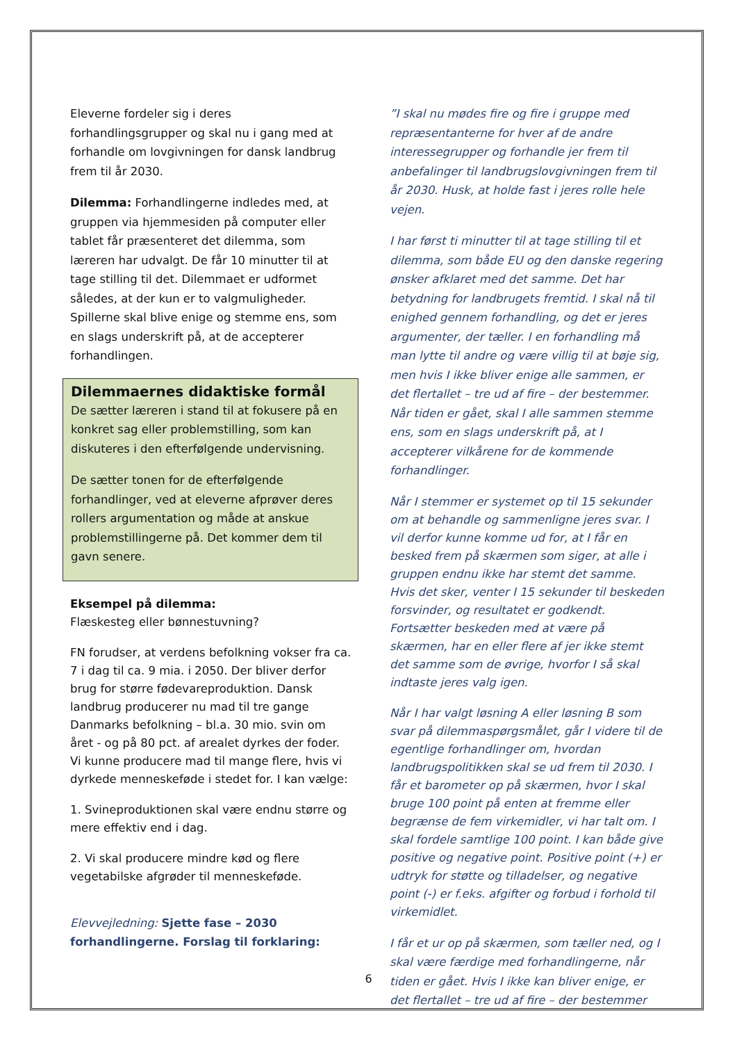Eleverne fordeler sig i deres forhandlingsgrupper og skal nu i gang med at forhandle om lovgivningen for dansk landbrug frem til år 2030.
Dilemma: Forhandlingerne indledes med, at gruppen via hjemmesiden på computer eller tablet får præsenteret det dilemma, som læreren har udvalgt. De får 10 minutter til at tage stilling til det. Dilemmaet er udformet således, at der kun er to valgmuligheder. Spillerne skal blive enige og stemme ens, som en slags underskrift på, at de accepterer forhandlingen.
Dilemmaernes didaktiske formål
De sætter læreren i stand til at fokusere på en konkret sag eller problemstilling, som kan diskuteres i den efterfølgende undervisning.
De sætter tonen for de efterfølgende forhandlinger, ved at eleverne afprøver deres rollers argumentation og måde at anskue problemstillingerne på. Det kommer dem til gavn senere.
Eksempel på dilemma:
Flæskesteg eller bønnestuvning?
FN forudser, at verdens befolkning vokser fra ca. 7 i dag til ca. 9 mia. i 2050. Der bliver derfor brug for større fødevareproduktion. Dansk landbrug producerer nu mad til tre gange Danmarks befolkning – bl.a. 30 mio. svin om året - og på 80 pct. af arealet dyrkes der foder. Vi kunne producere mad til mange flere, hvis vi dyrkede menneskeføde i stedet for. I kan vælge:
1. Svineproduktionen skal være endnu større og mere effektiv end i dag.
2. Vi skal producere mindre kød og flere vegetabilske afgrøder til menneskeføde.
Elevvejledning: Sjette fase – 2030 forhandlingerne. Forslag til forklaring:
”I skal nu mødes fire og fire i gruppe med repræsentanterne for hver af de andre interessegrupper og forhandle jer frem til anbefalinger til landbrugslovgivningen frem til år 2030. Husk, at holde fast i jeres rolle hele vejen.
I har først ti minutter til at tage stilling til et dilemma, som både EU og den danske regering ønsker afklaret med det samme. Det har betydning for landbrugets fremtid. I skal nå til enighed gennem forhandling, og det er jeres argumenter, der tæller. I en forhandling må man lytte til andre og være villig til at bøje sig, men hvis I ikke bliver enige alle sammen, er det flertallet – tre ud af fire – der bestemmer. Når tiden er gået, skal I alle sammen stemme ens, som en slags underskrift på, at I accepterer vilkårene for de kommende forhandlinger.
Når I stemmer er systemet op til 15 sekunder om at behandle og sammenligne jeres svar. I vil derfor kunne komme ud for, at I får en besked frem på skærmen som siger, at alle i gruppen endnu ikke har stemt det samme. Hvis det sker, venter I 15 sekunder til beskeden forsvinder, og resultatet er godkendt. Fortsætter beskeden med at være på skærmen, har en eller flere af jer ikke stemt det samme som de øvrige, hvorfor I så skal indtaste jeres valg igen.
Når I har valgt løsning A eller løsning B som svar på dilemmaspørgsmålet, går I videre til de egentlige forhandlinger om, hvordan landbrugspolitikken skal se ud frem til 2030. I får et barometer op på skærmen, hvor I skal bruge 100 point på enten at fremme eller begrænse de fem virkemidler, vi har talt om. I skal fordele samtlige 100 point. I kan både give positive og negative point. Positive point (+) er udtryk for støtte og tilladelser, og negative point (-) er f.eks. afgifter og forbud i forhold til virkemidlet.
I får et ur op på skærmen, som tæller ned, og I skal være færdige med forhandlingerne, når tiden er gået. Hvis I ikke kan bliver enige, er det flertallet – tre ud af fire – der bestemmer
6